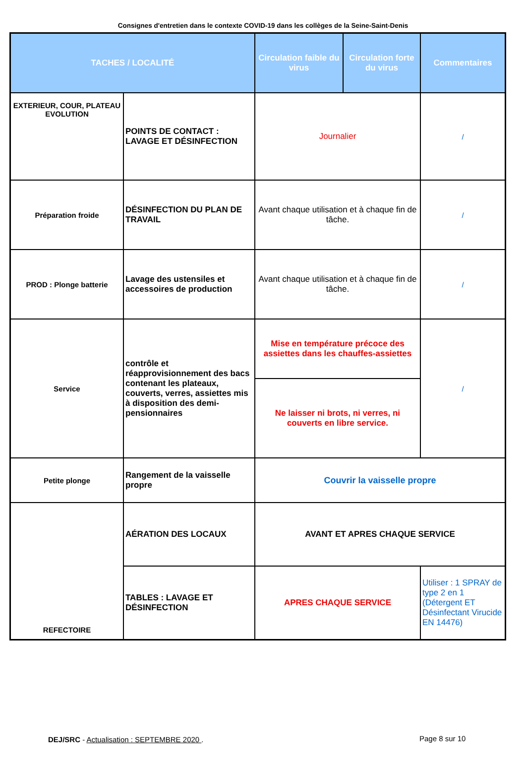Consignes d'entretien dans le contexte COVID-19 dans les collèges de la Seine-Saint-Denis
| TACHES / LOCALITÉ | | Circulation faible du virus | Circulation forte du virus | Commentaires |
| --- | --- | --- | --- | --- |
| EXTERIEUR, COUR, PLATEAU EVOLUTION | POINTS DE CONTACT : LAVAGE ET DÉSINFECTION | Journalier | | / |
| Préparation froide | DÉSINFECTION DU PLAN DE TRAVAIL | Avant chaque utilisation et à chaque fin de tâche. | | / |
| PROD : Plonge batterie | Lavage des ustensiles et accessoires de production | Avant chaque utilisation et à chaque fin de tâche. | | / |
| Service | contrôle et réapprovisionnement des bacs contenant les plateaux, couverts, verres, assiettes mis à disposition des demi-pensionnaires | Mise en température précoce des assiettes dans les chauffes-assiettes | | / |
| | | Ne laisser ni brots, ni verres, ni couverts en libre service. | | |
| Petite plonge | Rangement de la vaisselle propre | Couvrir la vaisselle propre | | |
| REFECTOIRE | AÉRATION DES LOCAUX | AVANT ET APRES CHAQUE SERVICE | | |
| | TABLES : LAVAGE ET DÉSINFECTION | APRES CHAQUE SERVICE | | Utiliser : 1 SPRAY de type 2 en 1 (Détergent ET Désinfectant Virucide EN 14476) |
DEJ/SRC - Actualisation : SEPTEMBRE 2020 .
Page 8 sur 10